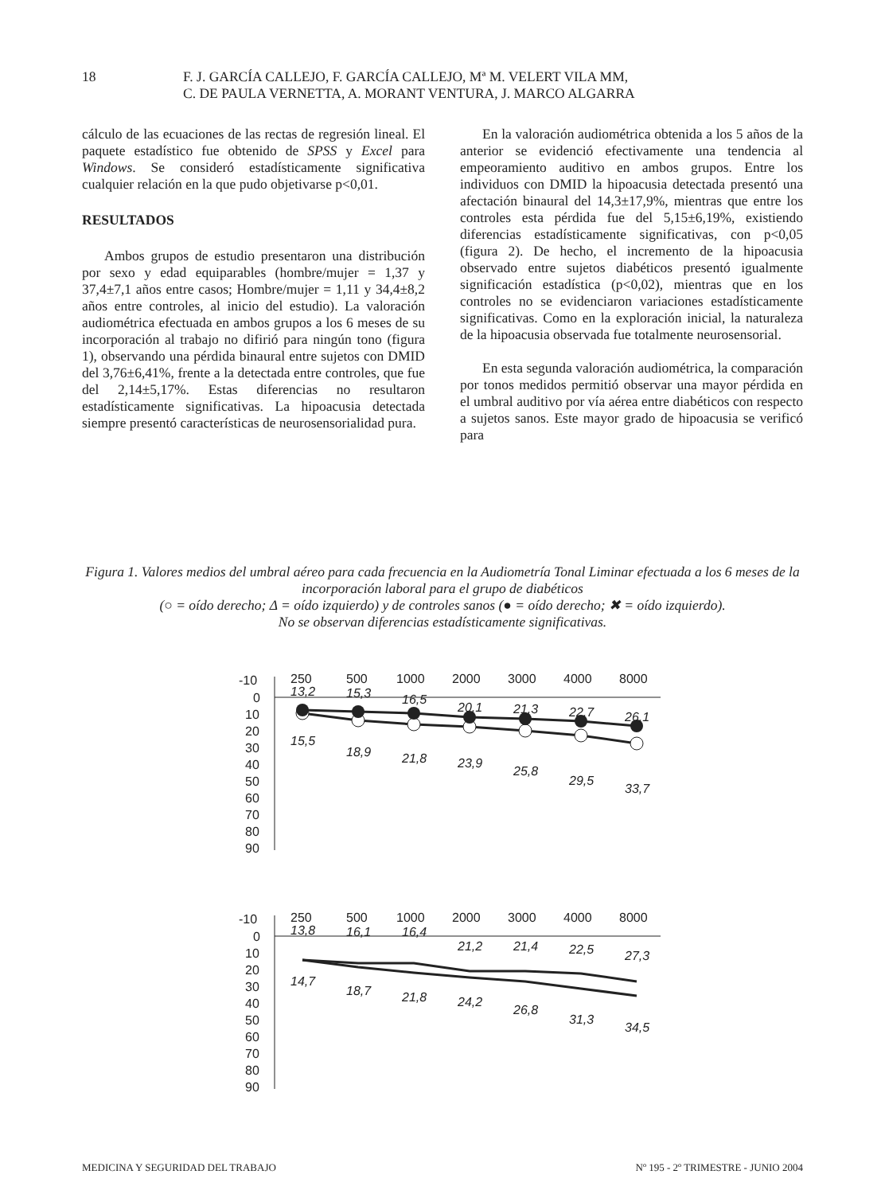18
F. J. GARCÍA CALLEJO, F. GARCÍA CALLEJO, Mª M. VELERT VILA MM,
C. DE PAULA VERNETTA, A. MORANT VENTURA, J. MARCO ALGARRA
cálculo de las ecuaciones de las rectas de regresión lineal. El paquete estadístico fue obtenido de SPSS y Excel para Windows. Se consideró estadísticamente significativa cualquier relación en la que pudo objetivarse p<0,01.
RESULTADOS
Ambos grupos de estudio presentaron una distribución por sexo y edad equiparables (hombre/mujer = 1,37 y 37,4±7,1 años entre casos; Hombre/mujer = 1,11 y 34,4±8,2 años entre controles, al inicio del estudio). La valoración audiométrica efectuada en ambos grupos a los 6 meses de su incorporación al trabajo no difirió para ningún tono (figura 1), observando una pérdida binaural entre sujetos con DMID del 3,76±6,41%, frente a la detectada entre controles, que fue del 2,14±5,17%. Estas diferencias no resultaron estadísticamente significativas. La hipoacusia detectada siempre presentó características de neurosensorialidad pura.
En la valoración audiométrica obtenida a los 5 años de la anterior se evidenció efectivamente una tendencia al empeoramiento auditivo en ambos grupos. Entre los individuos con DMID la hipoacusia detectada presentó una afectación binaural del 14,3±17,9%, mientras que entre los controles esta pérdida fue del 5,15±6,19%, existiendo diferencias estadísticamente significativas, con p<0,05 (figura 2). De hecho, el incremento de la hipoacusia observado entre sujetos diabéticos presentó igualmente significación estadística (p<0,02), mientras que en los controles no se evidenciaron variaciones estadísticamente significativas. Como en la exploración inicial, la naturaleza de la hipoacusia observada fue totalmente neurosensorial.
En esta segunda valoración audiométrica, la comparación por tonos medidos permitió observar una mayor pérdida en el umbral auditivo por vía aérea entre diabéticos con respecto a sujetos sanos. Este mayor grado de hipoacusia se verificó para
Figura 1. Valores medios del umbral aéreo para cada frecuencia en la Audiometría Tonal Liminar efectuada a los 6 meses de la incorporación laboral para el grupo de diabéticos
(○ = oído derecho; Δ = oído izquierdo) y de controles sanos (● = oído derecho; ✖ = oído izquierdo).
No se observan diferencias estadísticamente significativas.
-10
0
10
20
30
40
50
60
70
80
90
250
500
1000
2000
3000
4000
8000
13,2
15,3
16,5
20,1
21,3
22,7
26,1
15,5
18,9
21,8
23,9
25,8
29,5
33,7
-10
0
10
20
30
40
50
60
70
80
90
250
500
1000
2000
3000
4000
8000
13,8
16,1
16,4
21,2
21,4
22,5
27,3
14,7
18,7
21,8
24,2
26,8
31,3
34,5
MEDICINA Y SEGURIDAD DEL TRABAJO
Nº 195 - 2º TRIMESTRE - JUNIO 2004